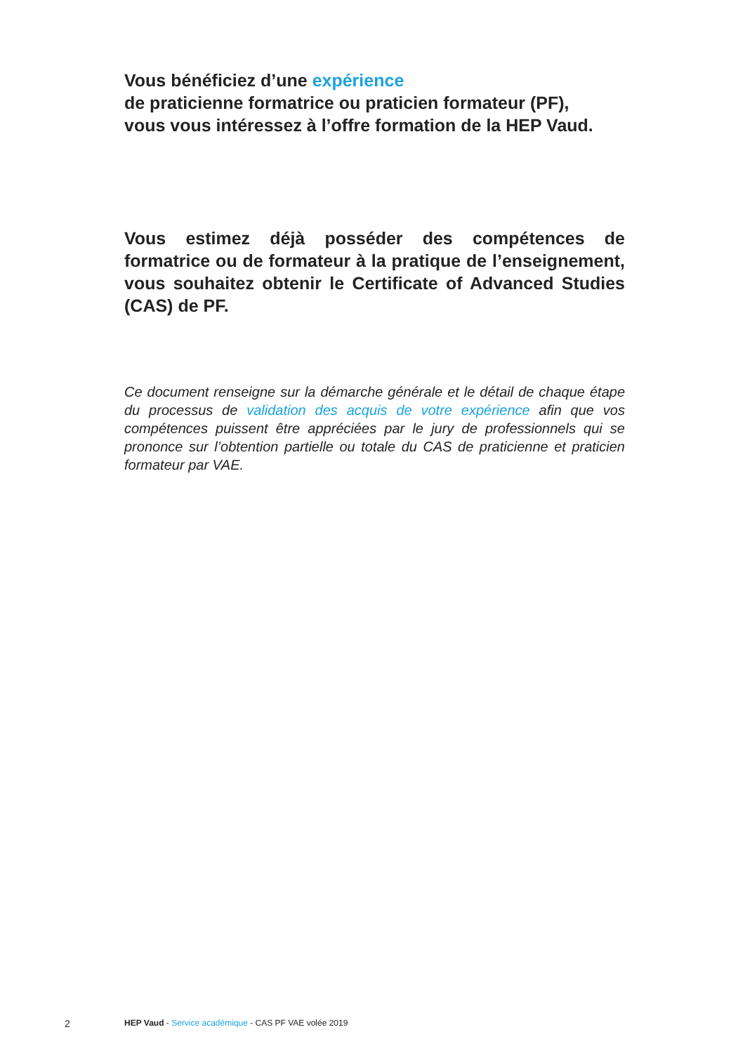Vous bénéficiez d’une expérience
de praticienne formatrice ou praticien formateur (PF),
vous vous intéressez à l’offre formation de la HEP Vaud.
Vous estimez déjà posséder des compétences de formatrice ou de formateur à la pratique de l’enseignement, vous souhaitez obtenir le Certificate of Advanced Studies (CAS) de PF.
Ce document renseigne sur la démarche générale et le détail de chaque étape du processus de validation des acquis de votre expérience afin que vos compétences puissent être appréciées par le jury de professionnels qui se prononce sur l’obtention partielle ou totale du CAS de praticienne et praticien formateur par VAE.
2 HEP Vaud - Service académique - CAS PF VAE volée 2019